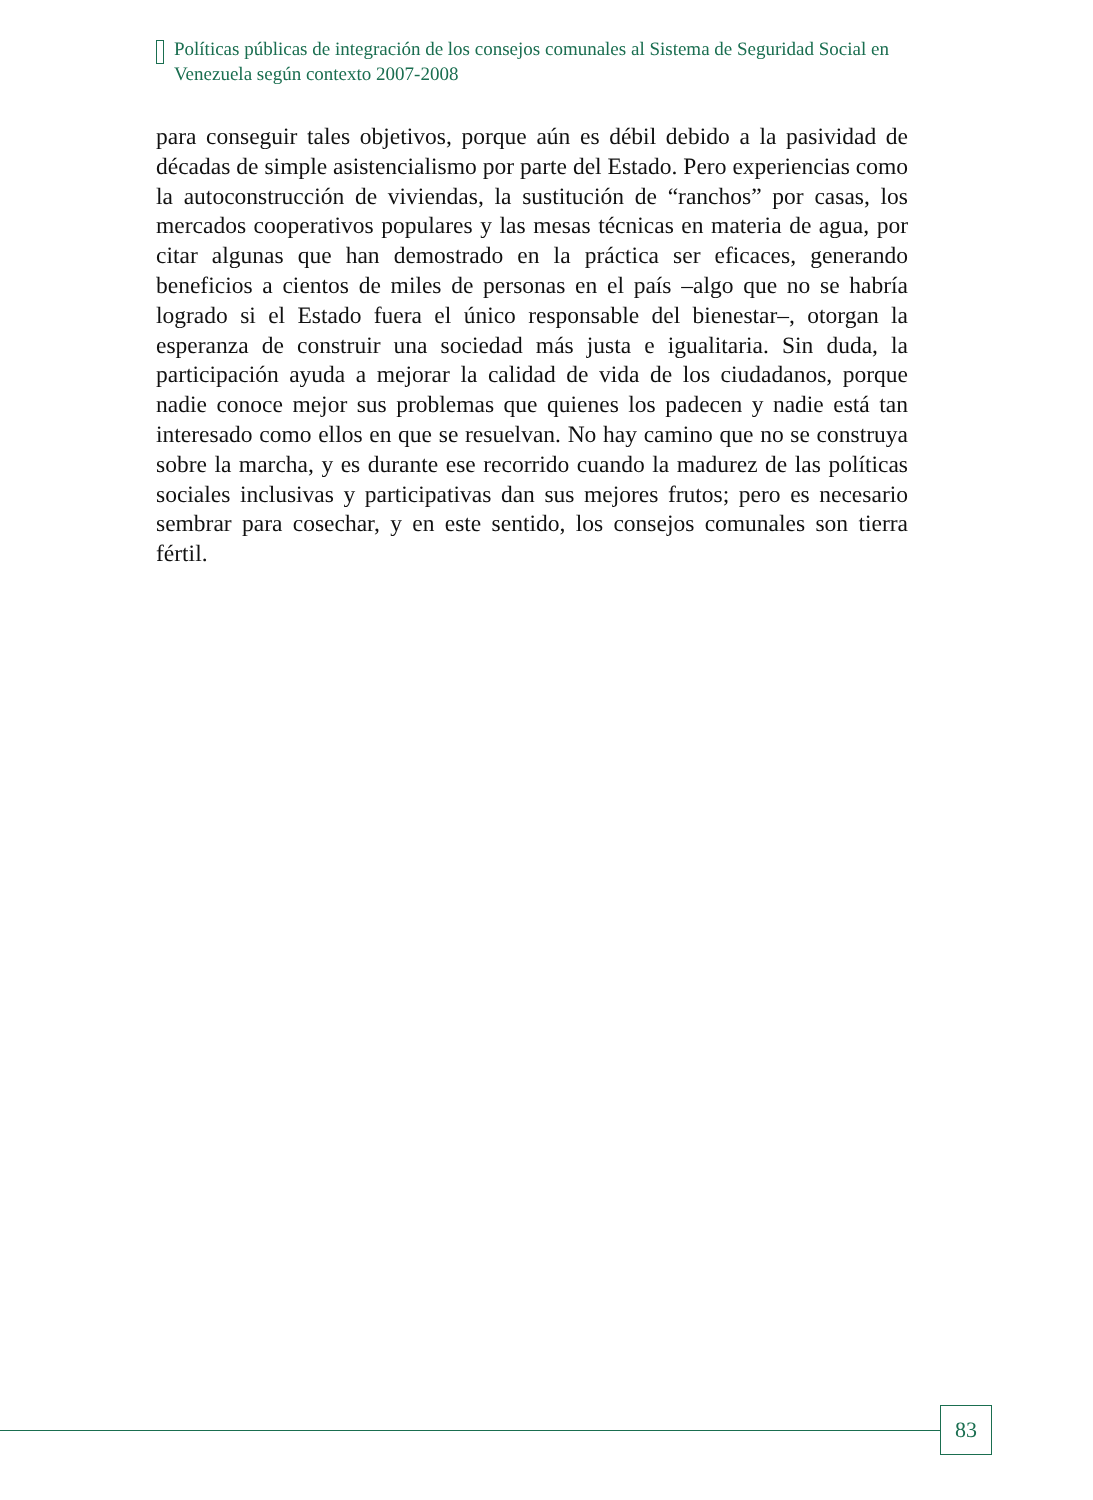Políticas públicas de integración de los consejos comunales al Sistema de Seguridad Social en Venezuela según contexto 2007-2008
para conseguir tales objetivos, porque aún es débil debido a la pasividad de décadas de simple asistencialismo por parte del Estado. Pero experiencias como la autoconstrucción de viviendas, la sustitución de “ranchos” por casas, los mercados cooperativos populares y las mesas técnicas en materia de agua, por citar algunas que han demostrado en la práctica ser eficaces, generando beneficios a cientos de miles de personas en el país –algo que no se habría logrado si el Estado fuera el único responsable del bienestar–, otorgan la esperanza de construir una sociedad más justa e igualitaria. Sin duda, la participación ayuda a mejorar la calidad de vida de los ciudadanos, porque nadie conoce mejor sus problemas que quienes los padecen y nadie está tan interesado como ellos en que se resuelvan. No hay camino que no se construya sobre la marcha, y es durante ese recorrido cuando la madurez de las políticas sociales inclusivas y participativas dan sus mejores frutos; pero es necesario sembrar para cosechar, y en este sentido, los consejos comunales son tierra fértil.
83